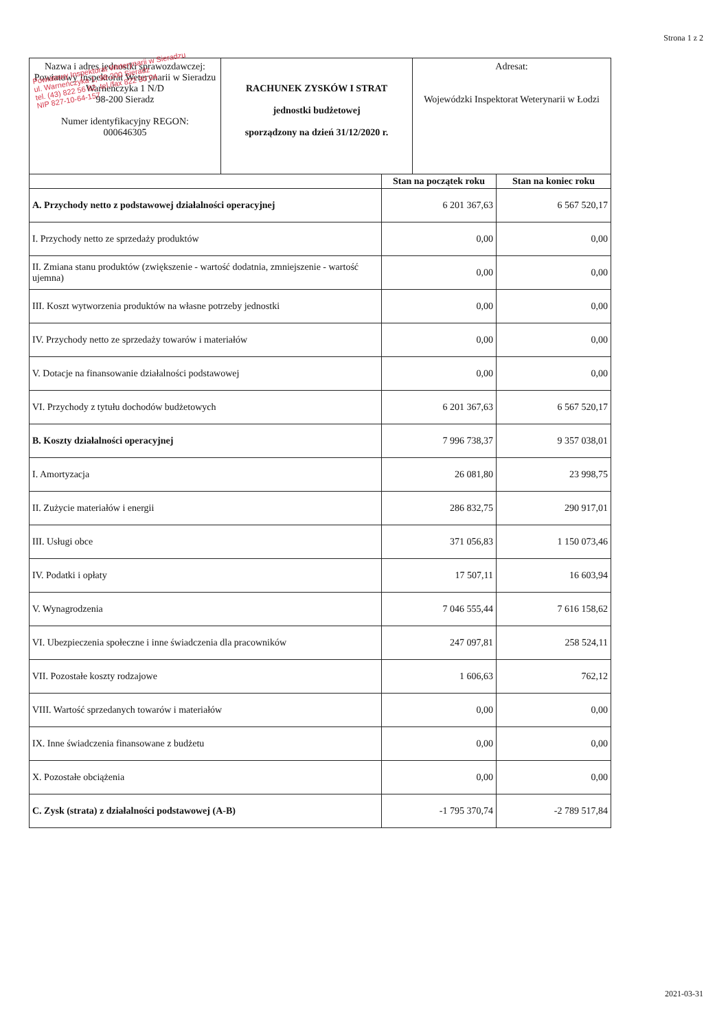Strona 1 z 2
Powiatowy Inspektorat Weterynarii w Sieradzu
ul. Warneńczyka 1, 98-200 Sieradz
tel. (43) 822 56 62, tel./fax 822 30 04
NIP 827-10-64-157
| Nazwa i adres jednostki sprawozdawczej: Powiatowy Inspektorat Weterynarii w Sieradzu Warneńczyka 1 N/D 98-200 Sieradz Numer identyfikacyjny REGON: 000646305 | RACHUNEK ZYSKÓW I STRAT jednostki budżetowej sporządzony na dzień 31/12/2020 r. | Adresat: Wojewódzki Inspektorat Weterynarii w Łodzi |
| | Stan na początek roku | Stan na koniec roku |
| --- | --- | --- |
| A. Przychody netto z podstawowej działalności operacyjnej | 6 201 367,63 | 6 567 520,17 |
| I. Przychody netto ze sprzedaży produktów | 0,00 | 0,00 |
| II. Zmiana stanu produktów (zwiększenie - wartość dodatnia, zmniejszenie - wartość ujemna) | 0,00 | 0,00 |
| III. Koszt wytworzenia produktów na własne potrzeby jednostki | 0,00 | 0,00 |
| IV. Przychody netto ze sprzedaży towarów i materiałów | 0,00 | 0,00 |
| V. Dotacje na finansowanie działalności podstawowej | 0,00 | 0,00 |
| VI. Przychody z tytułu dochodów budżetowych | 6 201 367,63 | 6 567 520,17 |
| B. Koszty działalności operacyjnej | 7 996 738,37 | 9 357 038,01 |
| I. Amortyzacja | 26 081,80 | 23 998,75 |
| II. Zużycie materiałów i energii | 286 832,75 | 290 917,01 |
| III. Usługi obce | 371 056,83 | 1 150 073,46 |
| IV. Podatki i opłaty | 17 507,11 | 16 603,94 |
| V. Wynagrodzenia | 7 046 555,44 | 7 616 158,62 |
| VI. Ubezpieczenia społeczne i inne świadczenia dla pracowników | 247 097,81 | 258 524,11 |
| VII. Pozostałe koszty rodzajowe | 1 606,63 | 762,12 |
| VIII. Wartość sprzedanych towarów i materiałów | 0,00 | 0,00 |
| IX. Inne świadczenia finansowane z budżetu | 0,00 | 0,00 |
| X. Pozostałe obciążenia | 0,00 | 0,00 |
| C. Zysk (strata) z działalności podstawowej (A-B) | -1 795 370,74 | -2 789 517,84 |
2021-03-31